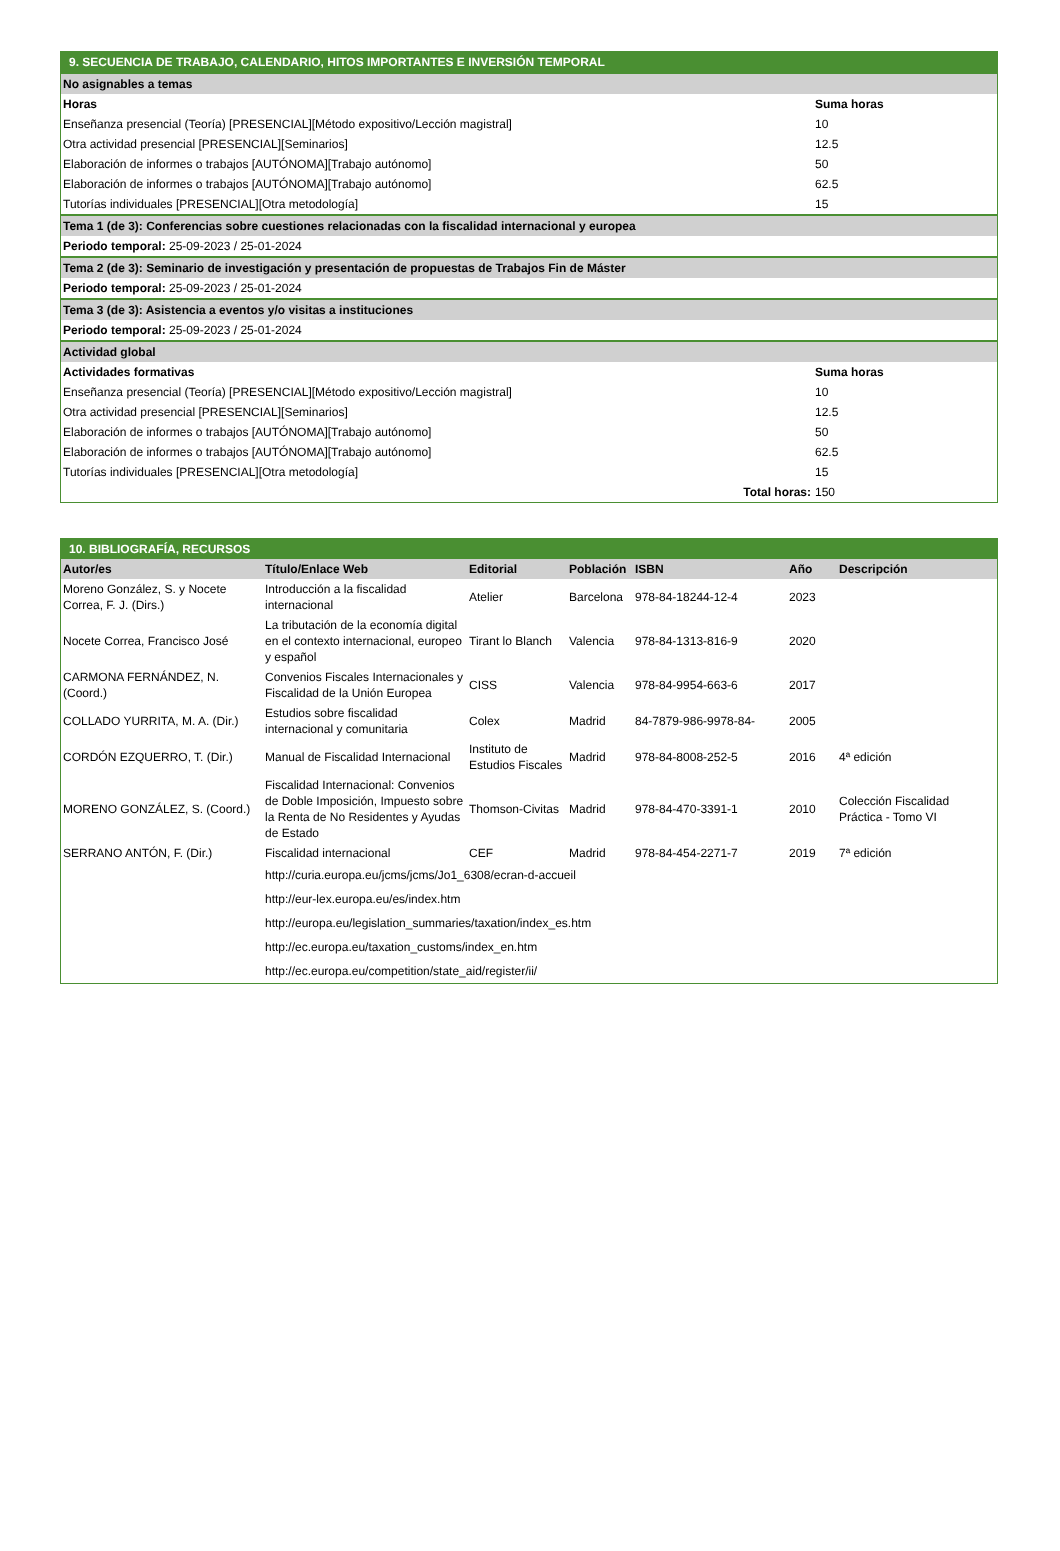| 9. SECUENCIA DE TRABAJO, CALENDARIO, HITOS IMPORTANTES E INVERSIÓN TEMPORAL | |
| No asignables a temas | |
| Horas | Suma horas |
| Enseñanza presencial (Teoría) [PRESENCIAL][Método expositivo/Lección magistral] | 10 |
| Otra actividad presencial [PRESENCIAL][Seminarios] | 12.5 |
| Elaboración de informes o trabajos [AUTÓNOMA][Trabajo autónomo] | 50 |
| Elaboración de informes o trabajos [AUTÓNOMA][Trabajo autónomo] | 62.5 |
| Tutorías individuales [PRESENCIAL][Otra metodología] | 15 |
| Tema 1 (de 3): Conferencias sobre cuestiones relacionadas con la fiscalidad internacional y europea | |
| Periodo temporal: 25-09-2023 / 25-01-2024 | |
| Tema 2 (de 3): Seminario de investigación y presentación de propuestas de Trabajos Fin de Máster | |
| Periodo temporal: 25-09-2023 / 25-01-2024 | |
| Tema 3 (de 3): Asistencia a eventos y/o visitas a instituciones | |
| Periodo temporal: 25-09-2023 / 25-01-2024 | |
| Actividad global | |
| Actividades formativas | Suma horas |
| Enseñanza presencial (Teoría) [PRESENCIAL][Método expositivo/Lección magistral] | 10 |
| Otra actividad presencial [PRESENCIAL][Seminarios] | 12.5 |
| Elaboración de informes o trabajos [AUTÓNOMA][Trabajo autónomo] | 50 |
| Elaboración de informes o trabajos [AUTÓNOMA][Trabajo autónomo] | 62.5 |
| Tutorías individuales [PRESENCIAL][Otra metodología] | 15 |
| Total horas: | 150 |
| 10. BIBLIOGRAFÍA, RECURSOS | | | | | | |
| Autor/es | Título/Enlace Web | Editorial | Población | ISBN | Año | Descripción |
| Moreno González, S. y Nocete Correa, F. J. (Dirs.) | Introducción a la fiscalidad internacional | Atelier | Barcelona | 978-84-18244-12-4 | 2023 | |
| Nocete Correa, Francisco José | La tributación de la economía digital en el contexto internacional, europeo y español | Tirant lo Blanch | Valencia | 978-84-1313-816-9 | 2020 | |
| CARMONA FERNÁNDEZ, N. (Coord.) | Convenios Fiscales Internacionales y Fiscalidad de la Unión Europea | CISS | Valencia | 978-84-9954-663-6 | 2017 | |
| COLLADO YURRITA, M. A. (Dir.) | Estudios sobre fiscalidad internacional y comunitaria | Colex | Madrid | 84-7879-986-9978-84- | 2005 | |
| CORDÓN EZQUERRO, T. (Dir.) | Manual de Fiscalidad Internacional | Instituto de Estudios Fiscales | Madrid | 978-84-8008-252-5 | 2016 | 4ª edición |
| MORENO GONZÁLEZ, S. (Coord.) | Fiscalidad Internacional: Convenios de Doble Imposición, Impuesto sobre la Renta de No Residentes y Ayudas de Estado | Thomson-Civitas | Madrid | 978-84-470-3391-1 | 2010 | Colección Fiscalidad Práctica - Tomo VI |
| SERRANO ANTÓN, F. (Dir.) | Fiscalidad internacional | CEF | Madrid | 978-84-454-2271-7 | 2019 | 7ª edición |
| | http://curia.europa.eu/jcms/jcms/Jo1_6308/ecran-d-accueil | | | | | |
| | http://eur-lex.europa.eu/es/index.htm | | | | | |
| | http://europa.eu/legislation_summaries/taxation/index_es.htm | | | | | |
| | http://ec.europa.eu/taxation_customs/index_en.htm | | | | | |
| | http://ec.europa.eu/competition/state_aid/register/ii/ | | | | | |